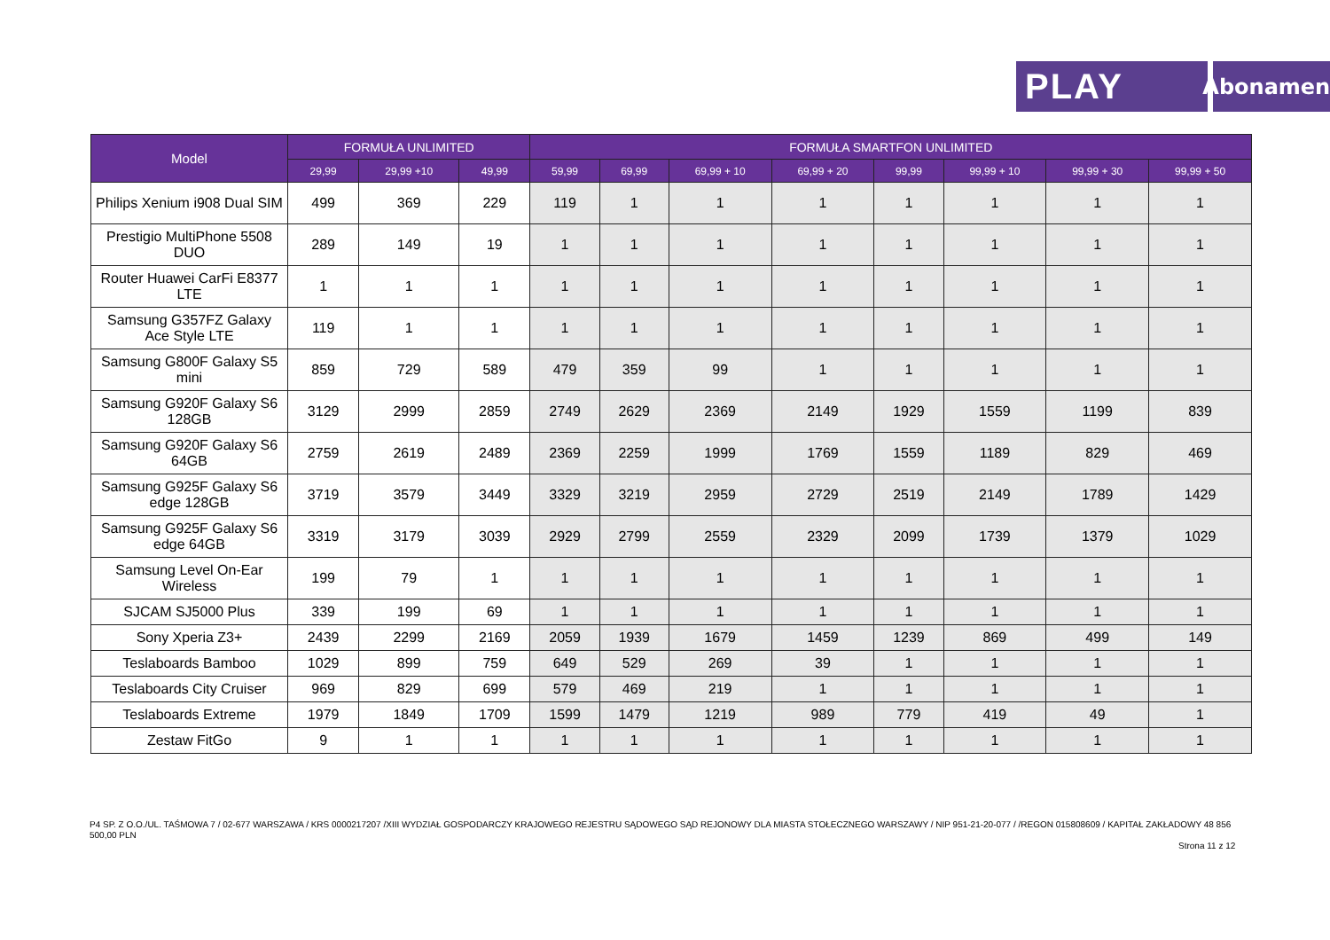PLAY
Abonament
| Model | FORMUŁA UNLIMITED | | | FORMUŁA SMARTFON UNLIMITED | | | | | | | |
| --- | --- | --- | --- | --- | --- | --- | --- | --- | --- | --- | --- |
| | 29,99 | 29,99 +10 | 49,99 | 59,99 | 69,99 | 69,99 + 10 | 69,99 + 20 | 99,99 | 99,99 + 10 | 99,99 + 30 | 99,99 + 50 |
| Philips Xenium i908 Dual SIM | 499 | 369 | 229 | 119 | 1 | 1 | 1 | 1 | 1 | 1 | 1 |
| Prestigio MultiPhone 5508 DUO | 289 | 149 | 19 | 1 | 1 | 1 | 1 | 1 | 1 | 1 | 1 |
| Router Huawei CarFi E8377 LTE | 1 | 1 | 1 | 1 | 1 | 1 | 1 | 1 | 1 | 1 | 1 |
| Samsung G357FZ Galaxy Ace Style LTE | 119 | 1 | 1 | 1 | 1 | 1 | 1 | 1 | 1 | 1 | 1 |
| Samsung G800F Galaxy S5 mini | 859 | 729 | 589 | 479 | 359 | 99 | 1 | 1 | 1 | 1 | 1 |
| Samsung G920F Galaxy S6 128GB | 3129 | 2999 | 2859 | 2749 | 2629 | 2369 | 2149 | 1929 | 1559 | 1199 | 839 |
| Samsung G920F Galaxy S6 64GB | 2759 | 2619 | 2489 | 2369 | 2259 | 1999 | 1769 | 1559 | 1189 | 829 | 469 |
| Samsung G925F Galaxy S6 edge 128GB | 3719 | 3579 | 3449 | 3329 | 3219 | 2959 | 2729 | 2519 | 2149 | 1789 | 1429 |
| Samsung G925F Galaxy S6 edge 64GB | 3319 | 3179 | 3039 | 2929 | 2799 | 2559 | 2329 | 2099 | 1739 | 1379 | 1029 |
| Samsung Level On-Ear Wireless | 199 | 79 | 1 | 1 | 1 | 1 | 1 | 1 | 1 | 1 | 1 |
| SJCAM SJ5000 Plus | 339 | 199 | 69 | 1 | 1 | 1 | 1 | 1 | 1 | 1 | 1 |
| Sony Xperia Z3+ | 2439 | 2299 | 2169 | 2059 | 1939 | 1679 | 1459 | 1239 | 869 | 499 | 149 |
| Teslaboards Bamboo | 1029 | 899 | 759 | 649 | 529 | 269 | 39 | 1 | 1 | 1 | 1 |
| Teslaboards City Cruiser | 969 | 829 | 699 | 579 | 469 | 219 | 1 | 1 | 1 | 1 | 1 |
| Teslaboards Extreme | 1979 | 1849 | 1709 | 1599 | 1479 | 1219 | 989 | 779 | 419 | 49 | 1 |
| Zestaw FitGo | 9 | 1 | 1 | 1 | 1 | 1 | 1 | 1 | 1 | 1 | 1 |
P4 SP. Z O.O./UL. TAŚMOWA 7 / 02-677 WARSZAWA / KRS 0000217207 /XIII WYDZIAŁ GOSPODARCZY KRAJOWEGO REJESTRU SĄDOWEGO SĄD REJONOWY DLA MIASTA STOŁECZNEGO WARSZAWY / NIP 951-21-20-077 / /REGON 015808609 / KAPITAŁ ZAKŁADOWY 48 856 500,00 PLN
Strona 11 z 12